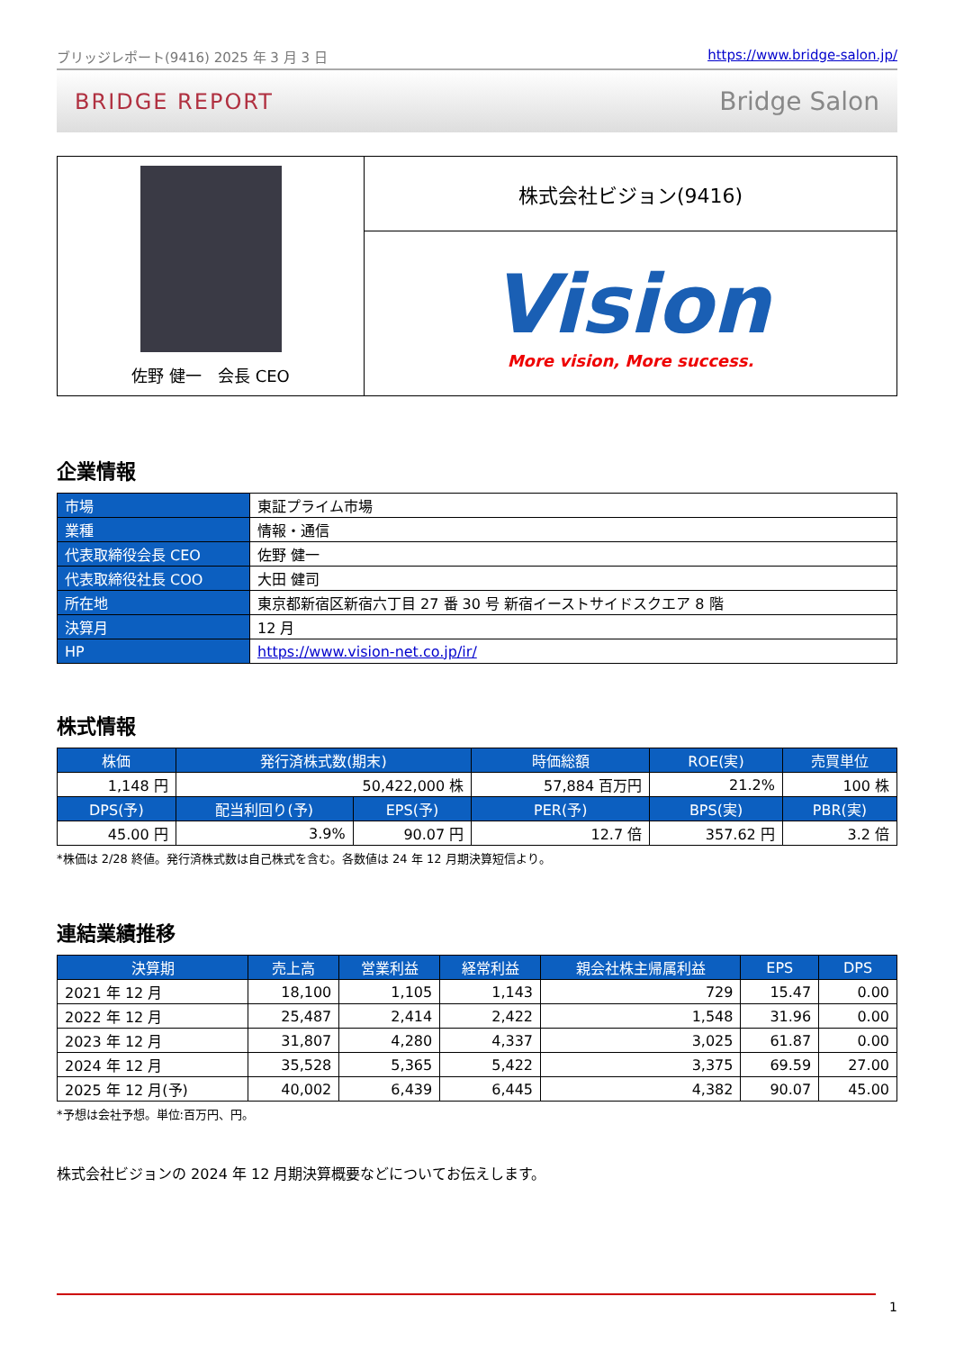ブリッジレポート(9416) 2025 年 3 月 3 日 https://www.bridge-salon.jp/
BRIDGE REPORT Bridge Salon
| 佐野 健一 会長 CEO | 株式会社ビジョン(9416) |
| | Vision More vision, More success. |
企業情報
| 市場 | 東証プライム市場 |
| 業種 | 情報・通信 |
| 代表取締役会長 CEO | 佐野 健一 |
| 代表取締役社長 COO | 大田 健司 |
| 所在地 | 東京都新宿区新宿六丁目 27 番 30 号 新宿イーストサイドスクエア 8 階 |
| 決算月 | 12 月 |
| HP | https://www.vision-net.co.jp/ir/ |
株式情報
| 株価 | 発行済株式数(期末) | | 時価総額 | ROE(実) | 売買単位 |
| --- | --- | --- | --- | --- | --- |
| 1,148 円 | 50,422,000 株 | | 57,884 百万円 | 21.2% | 100 株 |
| DPS(予) | 配当利回り(予) | EPS(予) | PER(予) | BPS(実) | PBR(実) |
| 45.00 円 | 3.9% | 90.07 円 | 12.7 倍 | 357.62 円 | 3.2 倍 |
*株価は 2/28 終値。発行済株式数は自己株式を含む。各数値は 24 年 12 月期決算短信より。
連結業績推移
| 決算期 | 売上高 | 営業利益 | 経常利益 | 親会社株主帰属利益 | EPS | DPS |
| --- | --- | --- | --- | --- | --- | --- |
| 2021 年 12 月 | 18,100 | 1,105 | 1,143 | 729 | 15.47 | 0.00 |
| 2022 年 12 月 | 25,487 | 2,414 | 2,422 | 1,548 | 31.96 | 0.00 |
| 2023 年 12 月 | 31,807 | 4,280 | 4,337 | 3,025 | 61.87 | 0.00 |
| 2024 年 12 月 | 35,528 | 5,365 | 5,422 | 3,375 | 69.59 | 27.00 |
| 2025 年 12 月(予) | 40,002 | 6,439 | 6,445 | 4,382 | 90.07 | 45.00 |
*予想は会社予想。単位:百万円、円。
株式会社ビジョンの 2024 年 12 月期決算概要などについてお伝えします。
1